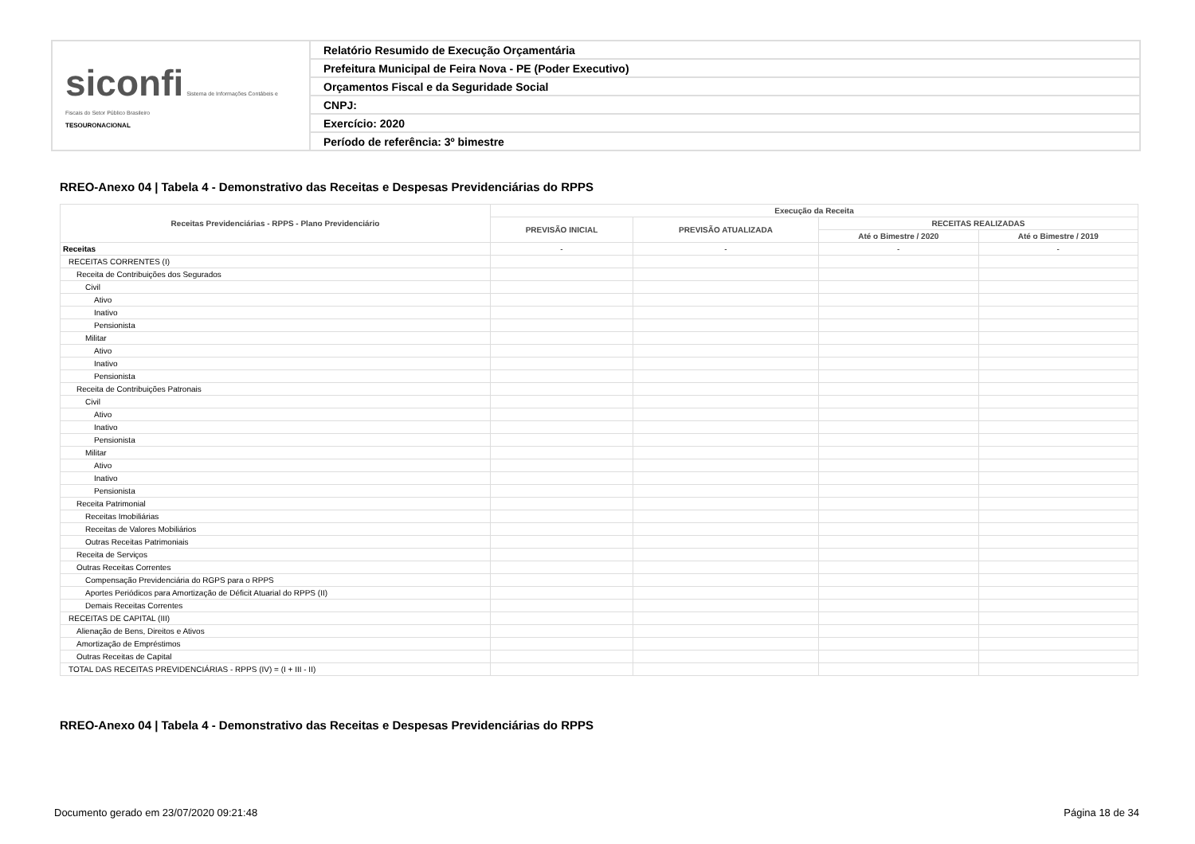| siconfi Sistema de Informações Contábeis e Fiscais do Setor Público Brasileiro TESOURONACIONAL | Relatório Resumido de Execução Orçamentária |
| | Prefeitura Municipal de Feira Nova - PE (Poder Executivo) |
| | Orçamentos Fiscal e da Seguridade Social |
| | CNPJ: |
| | Exercício: 2020 |
| | Período de referência: 3º bimestre |
RREO-Anexo 04 | Tabela 4 - Demonstrativo das Receitas e Despesas Previdenciárias do RPPS
| Receitas Previdenciárias - RPPS - Plano Previdenciário | Execução da Receita | | | |
| --- | --- | --- | --- | --- |
| | PREVISÃO INICIAL | PREVISÃO ATUALIZADA | RECEITAS REALIZADAS | |
| | | | Até o Bimestre / 2020 | Até o Bimestre / 2019 |
| Receitas | - | - | - | - |
| RECEITAS CORRENTES (I) | | | | |
| Receita de Contribuições dos Segurados | | | | |
| Civil | | | | |
| Ativo | | | | |
| Inativo | | | | |
| Pensionista | | | | |
| Militar | | | | |
| Ativo | | | | |
| Inativo | | | | |
| Pensionista | | | | |
| Receita de Contribuições Patronais | | | | |
| Civil | | | | |
| Ativo | | | | |
| Inativo | | | | |
| Pensionista | | | | |
| Militar | | | | |
| Ativo | | | | |
| Inativo | | | | |
| Pensionista | | | | |
| Receita Patrimonial | | | | |
| Receitas Imobiliárias | | | | |
| Receitas de Valores Mobiliários | | | | |
| Outras Receitas Patrimoniais | | | | |
| Receita de Serviços | | | | |
| Outras Receitas Correntes | | | | |
| Compensação Previdenciária do RGPS para o RPPS | | | | |
| Aportes Periódicos para Amortização de Déficit Atuarial do RPPS (II) | | | | |
| Demais Receitas Correntes | | | | |
| RECEITAS DE CAPITAL (III) | | | | |
| Alienação de Bens, Direitos e Ativos | | | | |
| Amortização de Empréstimos | | | | |
| Outras Receitas de Capital | | | | |
| TOTAL DAS RECEITAS PREVIDENCIÁRIAS - RPPS (IV) = (I + III - II) | | | | |
RREO-Anexo 04 | Tabela 4 - Demonstrativo das Receitas e Despesas Previdenciárias do RPPS
Documento gerado em 23/07/2020 09:21:48
Página 18 de 34